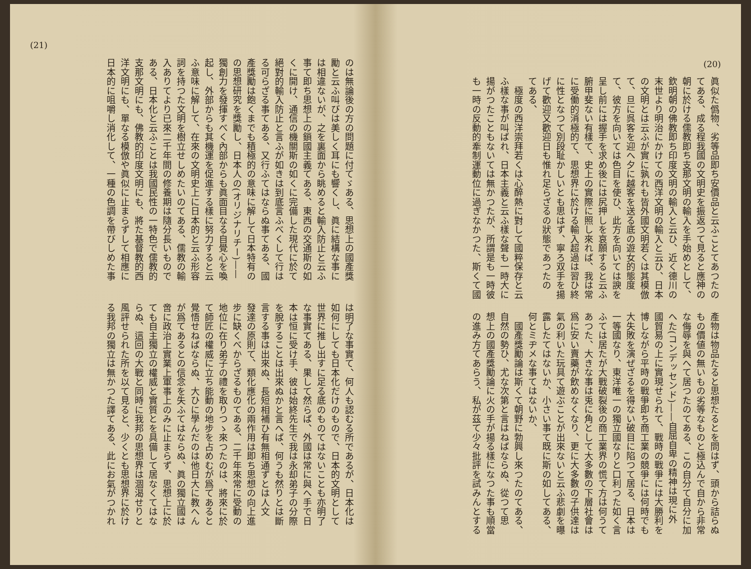(20)
眞似た僞物、劣等品即ち安價品と云ふことてあつたの
てある、成る程我國の文明史を振返つて見ると應神の
朝に於ける儒教即ち支那文明の輸入を手始めとして、
欽明朝の佛教即ち印度文明の輸入と云ひ、近く德川の
末世より明治にかけての西洋文明の輸入と云ひ、日本
の文明とは云ふが實に孰れも皆外國文明若くは其模倣
て、旦に呉客を迎へ夕に越客を送る底の遊女的態度
て、彼方を向いては色目を使ひ、此方を向いては諛を
呈し前には握手を求め後には尻押しを哀願すると云ふ
腑甲斐ない有樣て、史上の實際に照し來れば、我は常
に受働的消極的て、思想界に於ける輸入超過は習ひ終
に性となつて別段耻かしいとも思はず、寧ろ双手を揚
げて歡迎又歡迎日も惟れ足らざるの狀態であつたの
てある、
　極度の西洋崇拜若くは心醉熱に對して國粹保存と云
ふ樣な事が叫ばれ、日本主義と云ふ樣な聲も一時大に
揚がつたこともないては無かつたが、所謂是も一時彼
も一時の反動的牽制運動位に過ぎなかつた、斯くて國
產物は物品たると思想たるとを問はず、頭から詰らぬ
もの價値の無いもの劣等なものと極込んで自から非常
な侮辱を與へて居つたのてある、この自分て自分に加
へた(コンデッセンド)——自屈自卑の精神は現に外
國貿易の上に實現せられて、戰時の戰爭には大勝利を
博しながら平時の戰爭即ち商工業の競爭には何時でも
大失敗を演ぜざるを得ない破目に陷つて居る、日本は
一等國なり、東洋唯一の獨立國なりと口利つた如く言
ふては居たが大戰破裂後の商工業界の慌て方は何うて
あつた、大きな事は兎に角として大多數の下層社會は
爲に安い賣藥が飲めなくなり、更に大多數の子供達は
氣の利いた玩具て遊ぶことが出來ないと云ふ悲劇を曝
露したてはないか、小さい事て既に斯の如してある、
何とミヂメな事てはないか、
　國產獎勵論は斯くて朝野に勃興し來つたのてある、
自然の勢ひ、尤な次第と言はねばならぬ、從つて思
想上の國產獎勵論に火の手が揚る樣になつた事も順當
の進み方てあらう、私が茲て少々批評を試みんとする
(21)
のは無論後の方の問題に付てゞある、思想上の國產獎
勵と云ふ叫びは美しく耳にも響くし、眞に結構な事に
は相違ないが、之を裏面から眺めると輸入防止と云ふ
事て即ち思想上の鎖國主義てある、東西の交通斯の如
くに開け、通信の機關斯の如くに完備した現代に於て
絕對的輸入防止と言ふが如きは到底言ふべくして行は
る可らざる事てある、又行ふてはならぬ事てある、國
產獎勵は飽くまでも積極的の意味に解して日本特有の
の思想研究を獎勵し、日本人の(オリジナリチー)——
獨創力を發揮すべく內部からも眞面目なる自覺心を喚
起し、外部からも其機運を促進する樣に努力すると云
ふ意味に解して、在來の文明史上に日本的と云ふ形容
詞を持つた文明を樹立せしめたいのてある、儒教の輸
入ありてより已來二千年間の修養期は隨分長いもので
ある、日本化と云ふことは我國民性の一特色で儒教的
支那文明にも、佛教的印度文明にも、將た基督教的西
洋文明にも、單なる模倣や眞似に止まらずして相應に
日本的に咀嚼し消化して、一種の色調を帶びしめた事
は明了な事實て、何人も認むる所であるが、日本化は
如何にしても日本化だけのもので、日本的文明として
世界に推し出すに足る底のものてはないことも亦明了
な事實てある、果して然らば、外國は常に與へ手で日
本は恒に受け手、彼は始終先生で我は永却弟子の分際
を脫することは出來ぬかと言へば、何うも然りとは斷
言する事は出來ぬ、長短相補ひ有無相通ずとは人文
發達の原則て、類化應化の兩作用は即ち思想の向上進
步に缺くべからざるものてある、二千年來常に受動の
地位に在り弟子の禮を取りつゝ來つたのは、將來に於
て師匠の權威に立ち能動の地步を占めむが爲てあると
覺悟せねばならぬ、大ひに學んだのは他日大に教へん
が爲てあるとの信念を失ふてはならぬ、眞の獨立國は
啻に政治上實業上軍事上のみに止まらず、思想上に於
ても自主獨立の權威と實質とを具備して居なくてはな
らぬ、這回の大戰と同時に我邦の思想界は涸渴せりと
風評せられた所を以て見ると、少くとも思想界に於け
る我邦の獨立は無かつた譯てある、此にお氣がつかれ